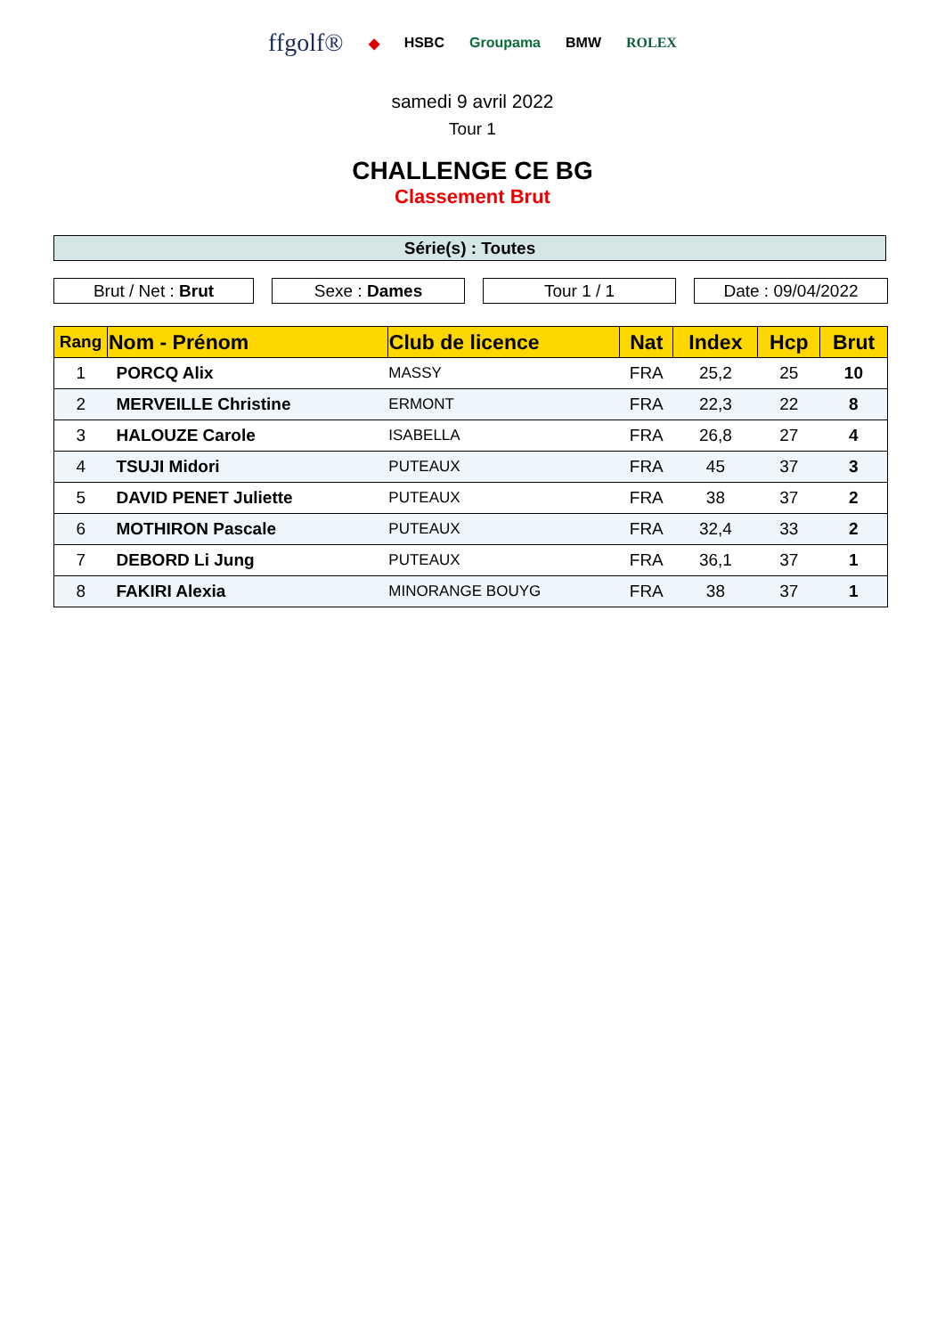ffgolf® ◆ HSBC Groupama BMW ROLEX
samedi 9 avril 2022
Tour 1
CHALLENGE CE BG
Classement Brut
Série(s) : Toutes
Brut / Net : Brut Sexe : Dames Tour 1 / 1 Date : 09/04/2022
| Rang | Nom - Prénom | Club de licence | Nat | Index | Hcp | Brut |
| --- | --- | --- | --- | --- | --- | --- |
| 1 | PORCQ Alix | MASSY | FRA | 25,2 | 25 | 10 |
| 2 | MERVEILLE Christine | ERMONT | FRA | 22,3 | 22 | 8 |
| 3 | HALOUZE Carole | ISABELLA | FRA | 26,8 | 27 | 4 |
| 4 | TSUJI Midori | PUTEAUX | FRA | 45 | 37 | 3 |
| 5 | DAVID PENET Juliette | PUTEAUX | FRA | 38 | 37 | 2 |
| 6 | MOTHIRON Pascale | PUTEAUX | FRA | 32,4 | 33 | 2 |
| 7 | DEBORD Li Jung | PUTEAUX | FRA | 36,1 | 37 | 1 |
| 8 | FAKIRI Alexia | MINORANGE BOUYG | FRA | 38 | 37 | 1 |